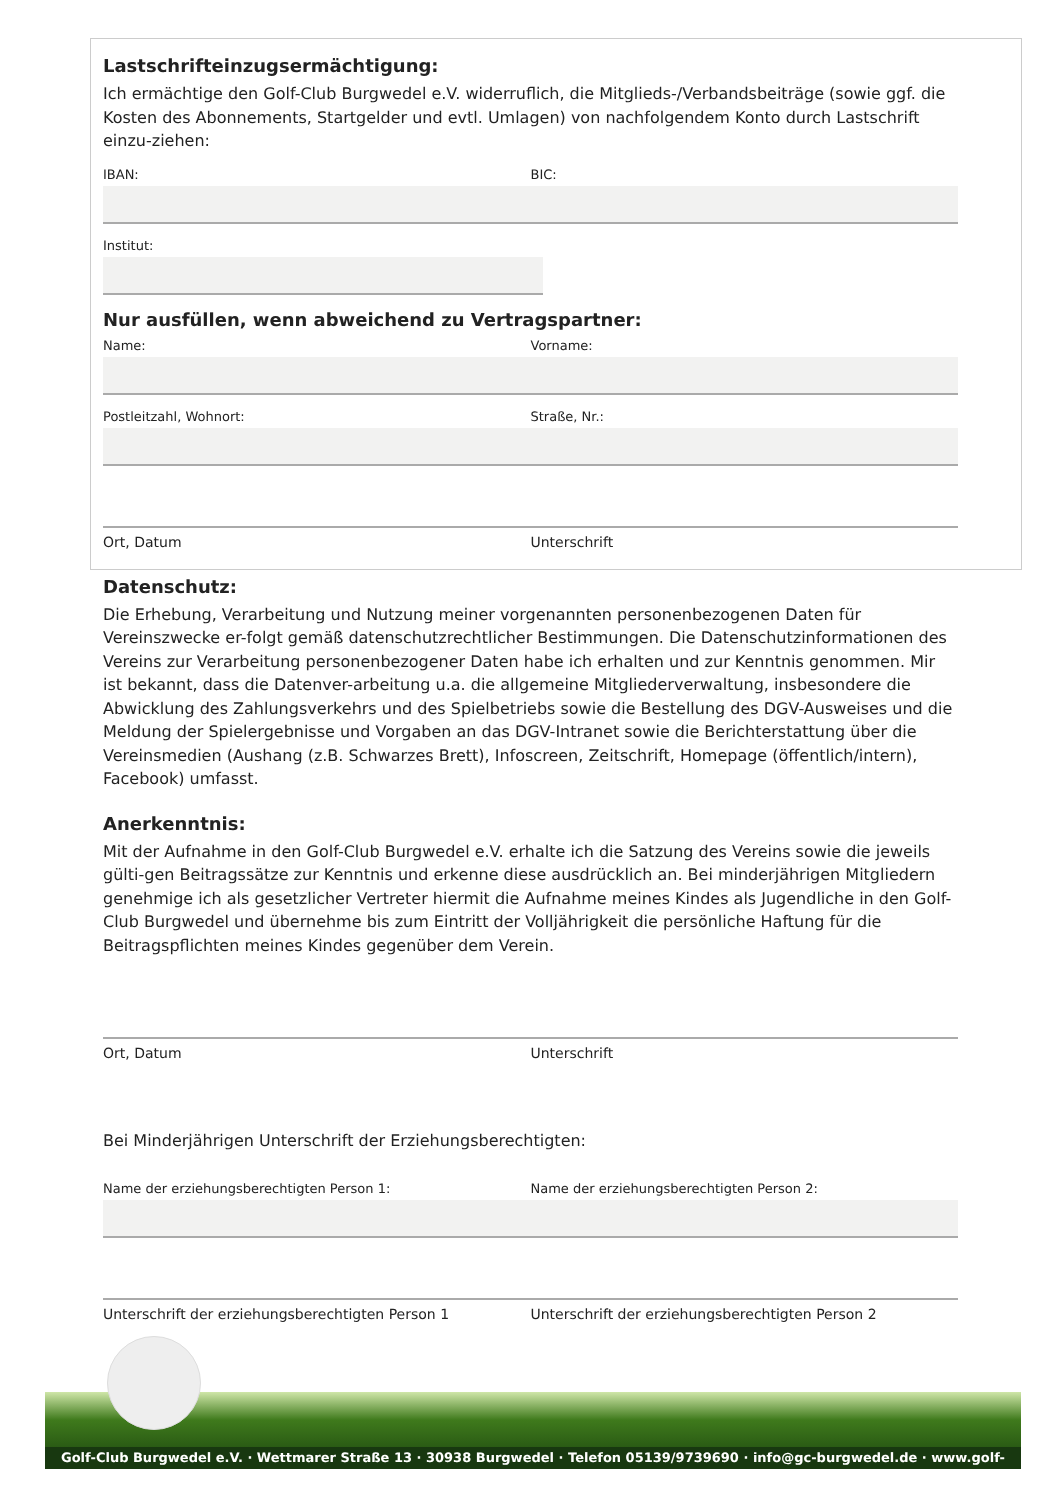Lastschrifteinzugsermächtigung:
Ich ermächtige den Golf-Club Burgwedel e.V. widerruflich, die Mitglieds-/Verbandsbeiträge (sowie ggf. die Kosten des Abonnements, Startgelder und evtl. Umlagen) von nachfolgendem Konto durch Lastschrift einzu-ziehen:
IBAN: BIC:
Institut:
Nur ausfüllen, wenn abweichend zu Vertragspartner:
Name: Vorname:
Postleitzahl, Wohnort: Straße, Nr.:
Ort, Datum Unterschrift
Datenschutz:
Die Erhebung, Verarbeitung und Nutzung meiner vorgenannten personenbezogenen Daten für Vereinszwecke er-folgt gemäß datenschutzrechtlicher Bestimmungen. Die Datenschutzinformationen des Vereins zur Verarbeitung personenbezogener Daten habe ich erhalten und zur Kenntnis genommen. Mir ist bekannt, dass die Datenver-arbeitung u.a. die allgemeine Mitgliederverwaltung, insbesondere die Abwicklung des Zahlungsverkehrs und des Spielbetriebs sowie die Bestellung des DGV-Ausweises und die Meldung der Spielergebnisse und Vorgaben an das DGV-Intranet sowie die Berichterstattung über die Vereinsmedien (Aushang (z.B. Schwarzes Brett), Infoscreen, Zeitschrift, Homepage (öffentlich/intern), Facebook) umfasst.
Anerkenntnis:
Mit der Aufnahme in den Golf-Club Burgwedel e.V. erhalte ich die Satzung des Vereins sowie die jeweils gülti-gen Beitragssätze zur Kenntnis und erkenne diese ausdrücklich an. Bei minderjährigen Mitgliedern genehmige ich als gesetzlicher Vertreter hiermit die Aufnahme meines Kindes als Jugendliche in den Golf-Club Burgwedel und übernehme bis zum Eintritt der Volljährigkeit die persönliche Haftung für die Beitragspflichten meines Kindes gegenüber dem Verein.
Ort, Datum Unterschrift
Bei Minderjährigen Unterschrift der Erziehungsberechtigten:
Name der erziehungsberechtigten Person 1: Name der erziehungsberechtigten Person 2:
Unterschrift der erziehungsberechtigten Person 1
Unterschrift der erziehungsberechtigten Person 2
Golf-Club Burgwedel e.V. · Wettmarer Straße 13 · 30938 Burgwedel · Telefon 05139/9739690 · info@gc-burgwedel.de · www.golf-burgwedel.de